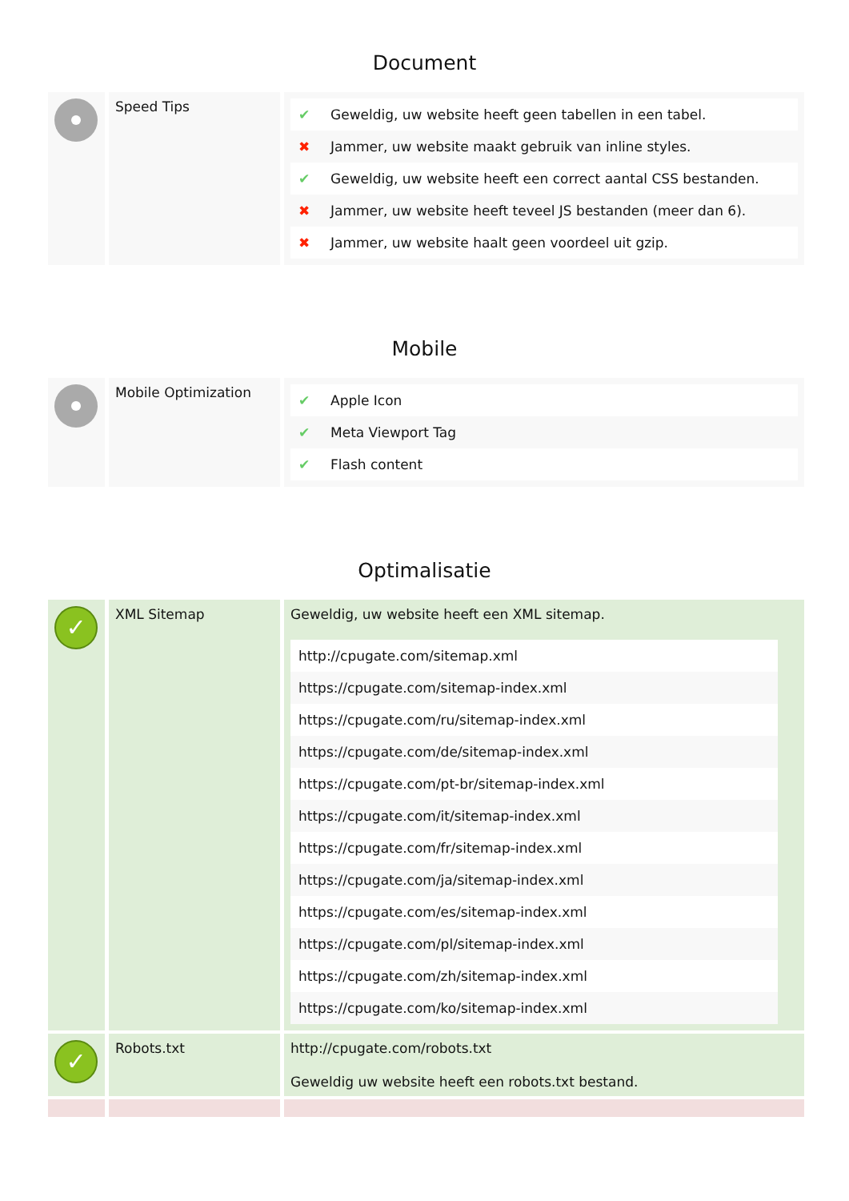Document
| | Speed Tips | / ✔ / Geweldig, uw website heeft geen tabellen in een tabel. / / ✖ / Jammer, uw website maakt gebruik van inline styles. / / ✔ / Geweldig, uw website heeft een correct aantal CSS bestanden. / / ✖ / Jammer, uw website heeft teveel JS bestanden (meer dan 6). / / ✖ / Jammer, uw website haalt geen voordeel uit gzip. / |
Mobile
| | Mobile Optimization | / ✔ / Apple Icon / / ✔ / Meta Viewport Tag / / ✔ / Flash content / |
Optimalisatie
| ✓ | XML Sitemap | Geweldig, uw website heeft een XML sitemap. / http://cpugate.com/sitemap.xml / / https://cpugate.com/sitemap-index.xml / / https://cpugate.com/ru/sitemap-index.xml / / https://cpugate.com/de/sitemap-index.xml / / https://cpugate.com/pt-br/sitemap-index.xml / / https://cpugate.com/it/sitemap-index.xml / / https://cpugate.com/fr/sitemap-index.xml / / https://cpugate.com/ja/sitemap-index.xml / / https://cpugate.com/es/sitemap-index.xml / / https://cpugate.com/pl/sitemap-index.xml / / https://cpugate.com/zh/sitemap-index.xml / / https://cpugate.com/ko/sitemap-index.xml / |
| ✓ | Robots.txt | http://cpugate.com/robots.txt Geweldig uw website heeft een robots.txt bestand. |